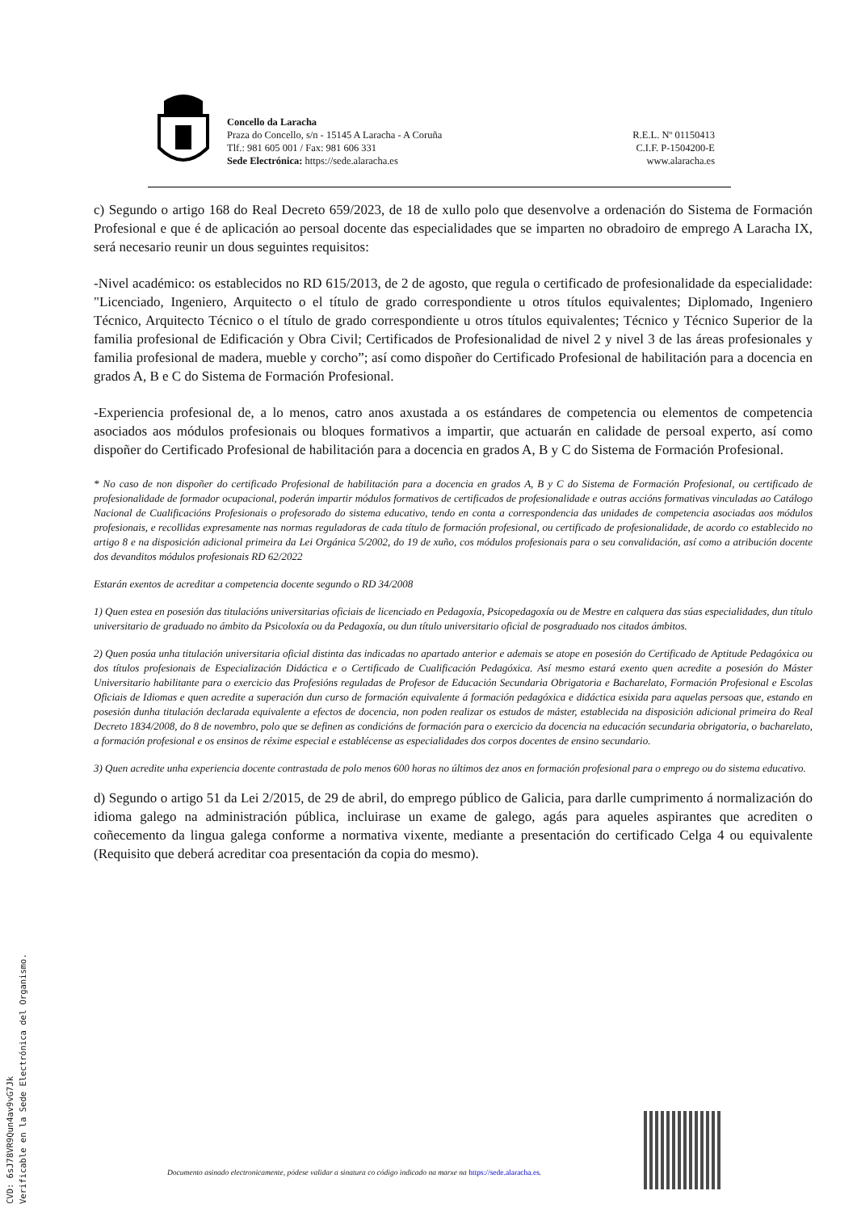Concello da Laracha
Praza do Concello, s/n - 15145 A Laracha - A Coruña
Tlf.: 981 605 001 / Fax: 981 606 331
Sede Electrónica: https://sede.alaracha.es
R.E.L. Nº 01150413
C.I.F. P-1504200-E
www.alaracha.es
c) Segundo o artigo 168 do Real Decreto 659/2023, de 18 de xullo polo que desenvolve a ordenación do Sistema de Formación Profesional e que é de aplicación ao persoal docente das especialidades que se imparten no obradoiro de emprego A Laracha IX, será necesario reunir un dous seguintes requisitos:
-Nivel académico: os establecidos no RD 615/2013, de 2 de agosto, que regula o certificado de profesionalidade da especialidade: "Licenciado, Ingeniero, Arquitecto o el título de grado correspondiente u otros títulos equivalentes; Diplomado, Ingeniero Técnico, Arquitecto Técnico o el título de grado correspondiente u otros títulos equivalentes; Técnico y Técnico Superior de la familia profesional de Edificación y Obra Civil; Certificados de Profesionalidad de nivel 2 y nivel 3 de las áreas profesionales y familia profesional de madera, mueble y corcho”; así como dispoñer do Certificado Profesional de habilitación para a docencia en grados A, B e C do Sistema de Formación Profesional.
-Experiencia profesional de, a lo menos, catro anos axustada a os estándares de competencia ou elementos de competencia asociados aos módulos profesionais ou bloques formativos a impartir, que actuarán en calidade de persoal experto, así como dispoñer do Certificado Profesional de habilitación para a docencia en grados A, B y C do Sistema de Formación Profesional.
* No caso de non dispoñer do certificado Profesional de habilitación para a docencia en grados A, B y C do Sistema de Formación Profesional, ou certificado de profesionalidade de formador ocupacional, poderán impartir módulos formativos de certificados de profesionalidade e outras accións formativas vinculadas ao Catálogo Nacional de Cualificacións Profesionais o profesorado do sistema educativo, tendo en conta a correspondencia das unidades de competencia asociadas aos módulos profesionais, e recollidas expresamente nas normas reguladoras de cada título de formación profesional, ou certificado de profesionalidade, de acordo co establecido no artigo 8 e na disposición adicional primeira da Lei Orgánica 5/2002, do 19 de xuño, cos módulos profesionais para o seu convalidación, así como a atribución docente dos devanditos módulos profesionais RD 62/2022
Estarán exentos de acreditar a competencia docente segundo o RD 34/2008
1) Quen estea en posesión das titulacións universitarias oficiais de licenciado en Pedagoxía, Psicopedagoxía ou de Mestre en calquera das súas especialidades, dun título universitario de graduado no ámbito da Psicoloxía ou da Pedagoxía, ou dun título universitario oficial de posgraduado nos citados ámbitos.
2) Quen posúa unha titulación universitaria oficial distinta das indicadas no apartado anterior e ademais se atope en posesión do Certificado de Aptitude Pedagóxica ou dos títulos profesionais de Especialización Didáctica e o Certificado de Cualificación Pedagóxica. Así mesmo estará exento quen acredite a posesión do Máster Universitario habilitante para o exercicio das Profesións reguladas de Profesor de Educación Secundaria Obrigatoria e Bacharelato, Formación Profesional e Escolas Oficiais de Idiomas e quen acredite a superación dun curso de formación equivalente á formación pedagóxica e didáctica esixida para aquelas persoas que, estando en posesión dunha titulación declarada equivalente a efectos de docencia, non poden realizar os estudos de máster, establecida na disposición adicional primeira do Real Decreto 1834/2008, do 8 de novembro, polo que se definen as condicións de formación para o exercicio da docencia na educación secundaria obrigatoria, o bacharelato, a formación profesional e os ensinos de réxime especial e establécense as especialidades dos corpos docentes de ensino secundario.
3) Quen acredite unha experiencia docente contrastada de polo menos 600 horas no últimos dez anos en formación profesional para o emprego ou do sistema educativo.
d) Segundo o artigo 51 da Lei 2/2015, de 29 de abril, do emprego público de Galicia, para darlle cumprimento á normalización do idioma galego na administración pública, incluirase un exame de galego, agás para aqueles aspirantes que acrediten o coñecemento da lingua galega conforme a normativa vixente, mediante a presentación do certificado Celga 4 ou equivalente (Requisito que deberá acreditar coa presentación da copia do mesmo).
CVD: 6sJ78VR9Qun4av9vG7Jk
Verificable en la Sede Electrónica del Organismo.
Documento asinado electronicamente, pódese validar a sinatura co código indicado na marxe na https://sede.alaracha.es.